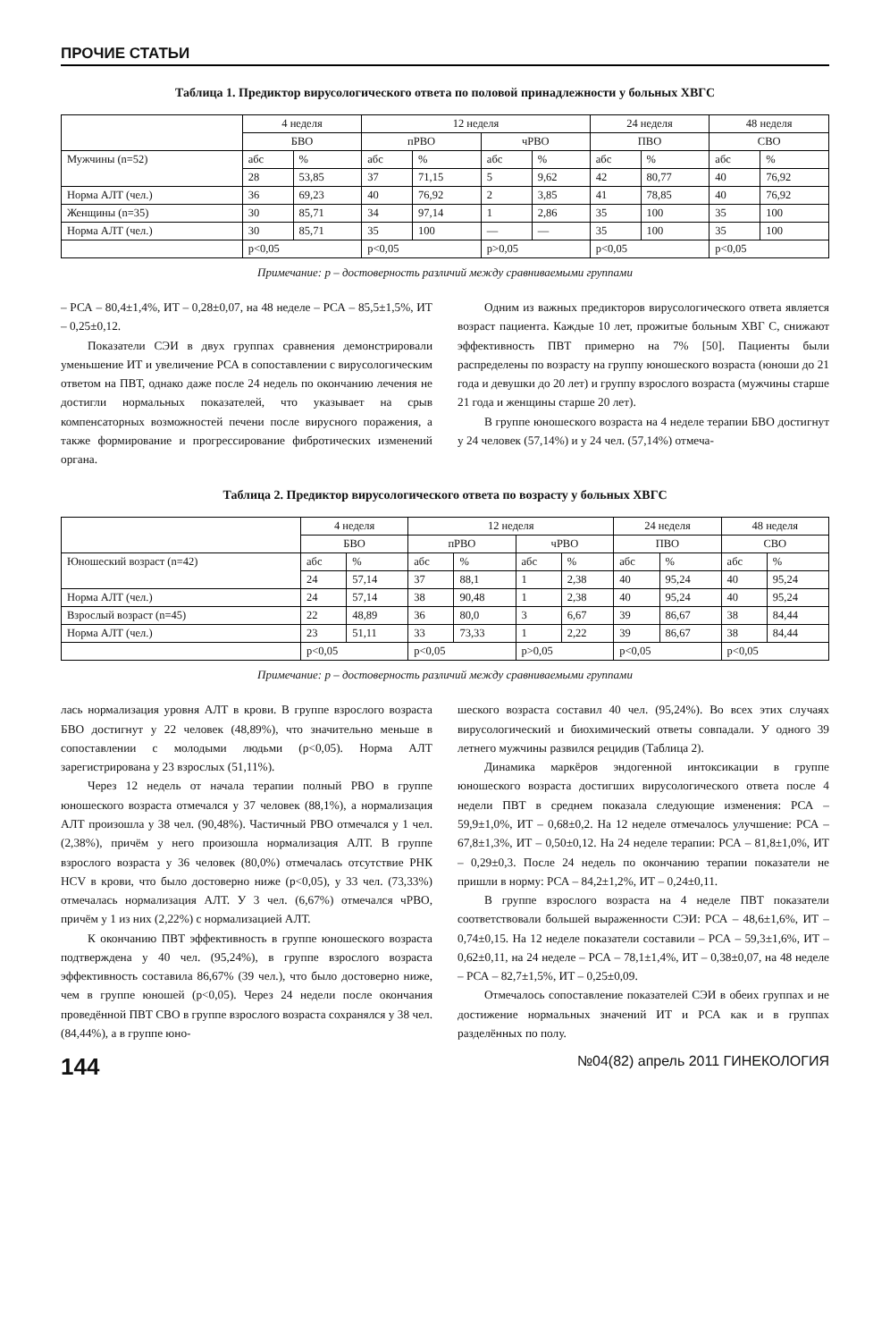ПРОЧИЕ СТАТЬИ
Таблица 1. Предиктор вирусологического ответа по половой принадлежности у больных ХВГС
| | 4 неделя | | 12 неделя | | | | 24 неделя | | 48 неделя | |
| --- | --- | --- | --- | --- | --- | --- | --- | --- | --- | --- |
| | БВО | | пРВО | | чРВО | | ПВО | | СВО | |
| Мужчины (n=52) | абс | % | абс | % | абс | % | абс | % | абс | % |
| | 28 | 53,85 | 37 | 71,15 | 5 | 9,62 | 42 | 80,77 | 40 | 76,92 |
| Норма АЛТ (чел.) | 36 | 69,23 | 40 | 76,92 | 2 | 3,85 | 41 | 78,85 | 40 | 76,92 |
| Женщины (n=35) | 30 | 85,71 | 34 | 97,14 | 1 | 2,86 | 35 | 100 | 35 | 100 |
| Норма АЛТ (чел.) | 30 | 85,71 | 35 | 100 | — | — | 35 | 100 | 35 | 100 |
| | p<0,05 | | p<0,05 | | p>0,05 | | p<0,05 | | p<0,05 | |
Примечание: р – достоверность различий между сравниваемыми группами
– РСА – 80,4±1,4%, ИТ – 0,28±0,07, на 48 неделе – РСА – 85,5±1,5%, ИТ – 0,25±0,12.
Показатели СЭИ в двух группах сравнения демонстрировали уменьшение ИТ и увеличение РСА в сопоставлении с вирусологическим ответом на ПВТ, однако даже после 24 недель по окончанию лечения не достигли нормальных показателей, что указывает на срыв компенсаторных возможностей печени после вирусного поражения, а также формирование и прогрессирование фибротических изменений органа.
Одним из важных предикторов вирусологического ответа является возраст пациента. Каждые 10 лет, прожитые больным ХВГ С, снижают эффективность ПВТ примерно на 7% [50]. Пациенты были распределены по возрасту на группу юношеского возраста (юноши до 21 года и девушки до 20 лет) и группу взрослого возраста (мужчины старше 21 года и женщины старше 20 лет).
В группе юношеского возраста на 4 неделе терапии БВО достигнут у 24 человек (57,14%) и у 24 чел. (57,14%) отмеча-
Таблица 2. Предиктор вирусологического ответа по возрасту у больных ХВГС
| | 4 неделя | | 12 неделя | | | | 24 неделя | | 48 неделя | |
| --- | --- | --- | --- | --- | --- | --- | --- | --- | --- | --- |
| | БВО | | пРВО | | чРВО | | ПВО | | СВО | |
| Юношеский возраст (n=42) | абс | % | абс | % | абс | % | абс | % | абс | % |
| | 24 | 57,14 | 37 | 88,1 | 1 | 2,38 | 40 | 95,24 | 40 | 95,24 |
| Норма АЛТ (чел.) | 24 | 57,14 | 38 | 90,48 | 1 | 2,38 | 40 | 95,24 | 40 | 95,24 |
| Взрослый возраст (n=45) | 22 | 48,89 | 36 | 80,0 | 3 | 6,67 | 39 | 86,67 | 38 | 84,44 |
| Норма АЛТ (чел.) | 23 | 51,11 | 33 | 73,33 | 1 | 2,22 | 39 | 86,67 | 38 | 84,44 |
| | p<0,05 | | p<0,05 | | p>0,05 | | p<0,05 | | p<0,05 | |
Примечание: р – достоверность различий между сравниваемыми группами
лась нормализация уровня АЛТ в крови. В группе взрослого возраста БВО достигнут у 22 человек (48,89%), что значительно меньше в сопоставлении с молодыми людьми (p<0,05). Норма АЛТ зарегистрирована у 23 взрослых (51,11%).
Через 12 недель от начала терапии полный РВО в группе юношеского возраста отмечался у 37 человек (88,1%), а нормализация АЛТ произошла у 38 чел. (90,48%). Частичный РВО отмечался у 1 чел. (2,38%), причём у него произошла нормализация АЛТ. В группе взрослого возраста у 36 человек (80,0%) отмечалась отсутствие РНК HCV в крови, что было достоверно ниже (p<0,05), у 33 чел. (73,33%) отмечалась нормализация АЛТ. У 3 чел. (6,67%) отмечался чРВО, причём у 1 из них (2,22%) с нормализацией АЛТ.
К окончанию ПВТ эффективность в группе юношеского возраста подтверждена у 40 чел. (95,24%), в группе взрослого возраста эффективность составила 86,67% (39 чел.), что было достоверно ниже, чем в группе юношей (p<0,05). Через 24 недели после окончания проведённой ПВТ СВО в группе взрослого возраста сохранялся у 38 чел. (84,44%), а в группе юно-
шеского возраста составил 40 чел. (95,24%). Во всех этих случаях вирусологический и биохимический ответы совпадали. У одного 39 летнего мужчины развился рецидив (Таблица 2).
Динамика маркёров эндогенной интоксикации в группе юношеского возраста достигших вирусологического ответа после 4 недели ПВТ в среднем показала следующие изменения: РСА – 59,9±1,0%, ИТ – 0,68±0,2. На 12 неделе отмечалось улучшение: РСА – 67,8±1,3%, ИТ – 0,50±0,12. На 24 неделе терапии: РСА – 81,8±1,0%, ИТ – 0,29±0,3. После 24 недель по окончанию терапии показатели не пришли в норму: РСА – 84,2±1,2%, ИТ – 0,24±0,11.
В группе взрослого возраста на 4 неделе ПВТ показатели соответствовали большей выраженности СЭИ: РСА – 48,6±1,6%, ИТ – 0,74±0,15. На 12 неделе показатели составили – РСА – 59,3±1,6%, ИТ – 0,62±0,11, на 24 неделе – РСА – 78,1±1,4%, ИТ – 0,38±0,07, на 48 неделе – РСА – 82,7±1,5%, ИТ – 0,25±0,09.
Отмечалось сопоставление показателей СЭИ в обеих группах и не достижение нормальных значений ИТ и РСА как и в группах разделённых по полу.
144 №04(82) апрель 2011 ГИНЕКОЛОГИЯ